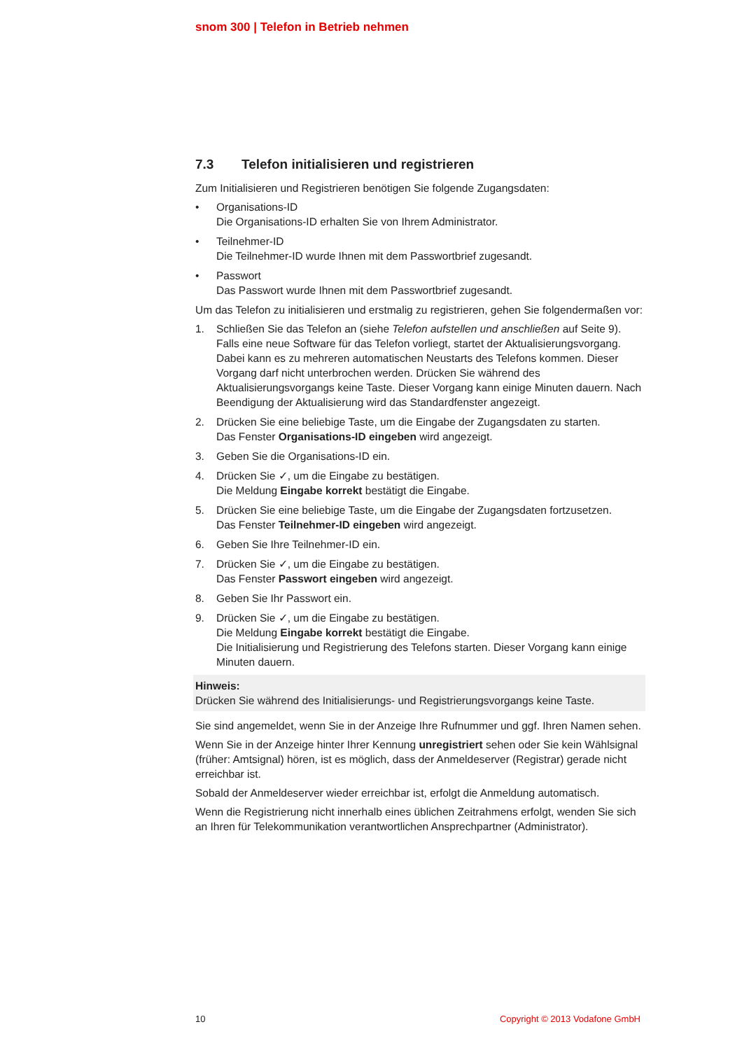snom 300 | Telefon in Betrieb nehmen
7.3 Telefon initialisieren und registrieren
Zum Initialisieren und Registrieren benötigen Sie folgende Zugangsdaten:
• Organisations-ID
Die Organisations-ID erhalten Sie von Ihrem Administrator.
• Teilnehmer-ID
Die Teilnehmer-ID wurde Ihnen mit dem Passwortbrief zugesandt.
• Passwort
Das Passwort wurde Ihnen mit dem Passwortbrief zugesandt.
Um das Telefon zu initialisieren und erstmalig zu registrieren, gehen Sie folgendermaßen vor:
1. Schließen Sie das Telefon an (siehe Telefon aufstellen und anschließen auf Seite 9).
Falls eine neue Software für das Telefon vorliegt, startet der Aktualisierungsvorgang. Dabei kann es zu mehreren automatischen Neustarts des Telefons kommen. Dieser Vorgang darf nicht unterbrochen werden. Drücken Sie während des Aktualisierungsvorgangs keine Taste. Dieser Vorgang kann einige Minuten dauern. Nach Beendigung der Aktualisierung wird das Standardfenster angezeigt.
2. Drücken Sie eine beliebige Taste, um die Eingabe der Zugangsdaten zu starten.
Das Fenster Organisations-ID eingeben wird angezeigt.
3. Geben Sie die Organisations-ID ein.
4. Drücken Sie ✓, um die Eingabe zu bestätigen.
Die Meldung Eingabe korrekt bestätigt die Eingabe.
5. Drücken Sie eine beliebige Taste, um die Eingabe der Zugangsdaten fortzusetzen.
Das Fenster Teilnehmer-ID eingeben wird angezeigt.
6. Geben Sie Ihre Teilnehmer-ID ein.
7. Drücken Sie ✓, um die Eingabe zu bestätigen.
Das Fenster Passwort eingeben wird angezeigt.
8. Geben Sie Ihr Passwort ein.
9. Drücken Sie ✓, um die Eingabe zu bestätigen.
Die Meldung Eingabe korrekt bestätigt die Eingabe.
Die Initialisierung und Registrierung des Telefons starten. Dieser Vorgang kann einige Minuten dauern.
Hinweis:
Drücken Sie während des Initialisierungs- und Registrierungsvorgangs keine Taste.
Sie sind angemeldet, wenn Sie in der Anzeige Ihre Rufnummer und ggf. Ihren Namen sehen.
Wenn Sie in der Anzeige hinter Ihrer Kennung unregistriert sehen oder Sie kein Wählsignal (früher: Amtsignal) hören, ist es möglich, dass der Anmeldeserver (Registrar) gerade nicht erreichbar ist.
Sobald der Anmeldeserver wieder erreichbar ist, erfolgt die Anmeldung automatisch.
Wenn die Registrierung nicht innerhalb eines üblichen Zeitrahmens erfolgt, wenden Sie sich an Ihren für Telekommunikation verantwortlichen Ansprechpartner (Administrator).
10 Copyright © 2013 Vodafone GmbH